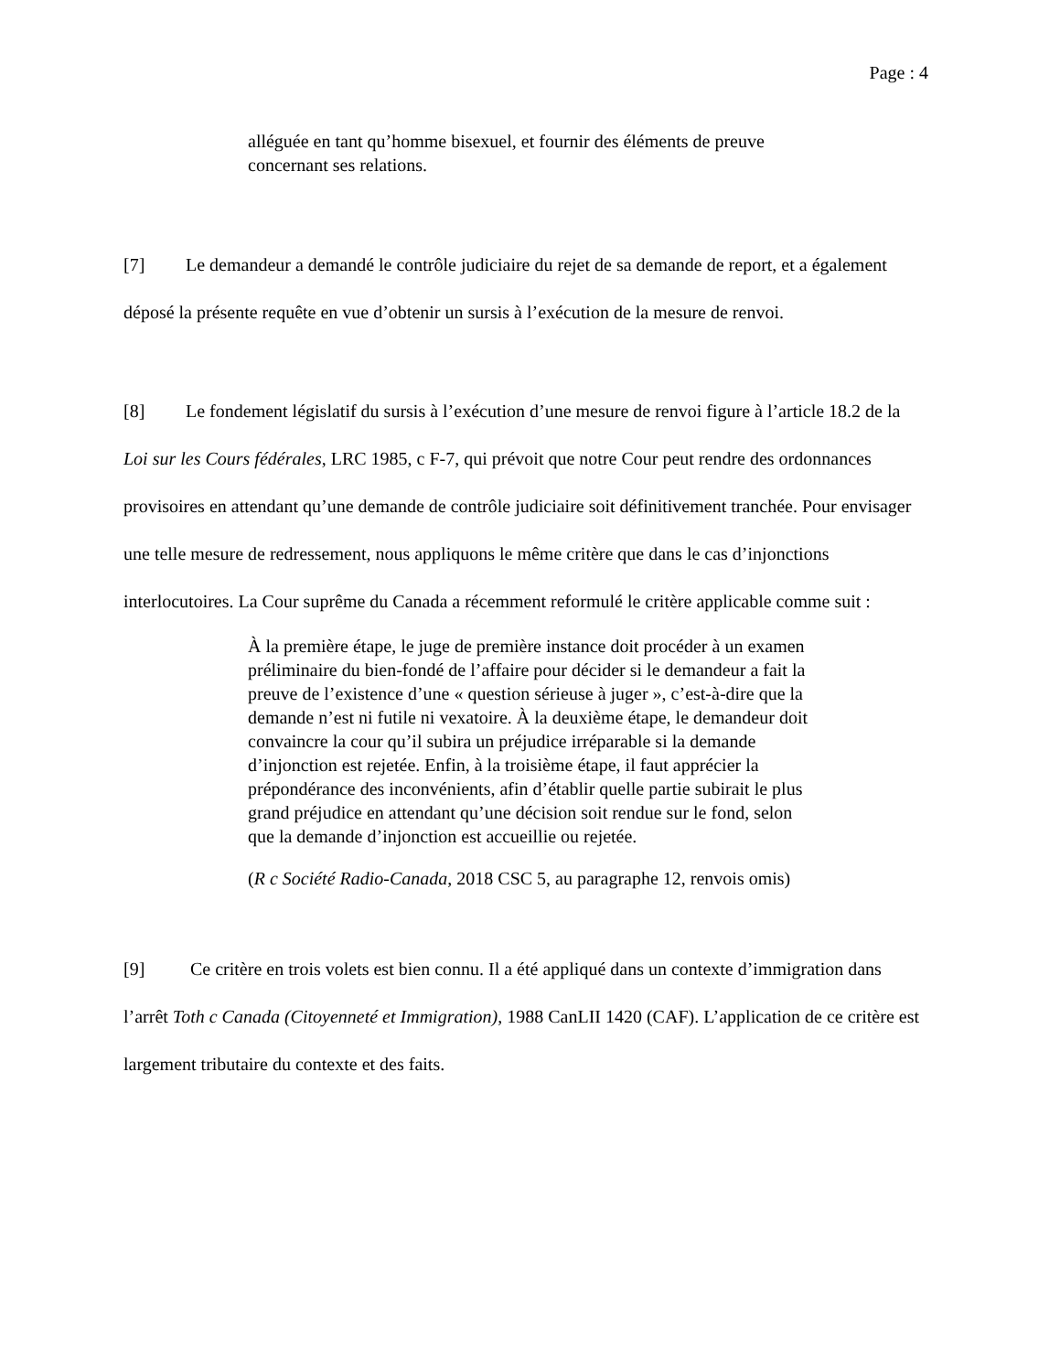Page : 4
alléguée en tant qu’homme bisexuel, et fournir des éléments de preuve concernant ses relations.
[7] Le demandeur a demandé le contrôle judiciaire du rejet de sa demande de report, et a également déposé la présente requête en vue d’obtenir un sursis à l’exécution de la mesure de renvoi.
[8] Le fondement législatif du sursis à l’exécution d’une mesure de renvoi figure à l’article 18.2 de la Loi sur les Cours fédérales, LRC 1985, c F-7, qui prévoit que notre Cour peut rendre des ordonnances provisoires en attendant qu’une demande de contrôle judiciaire soit définitivement tranchée. Pour envisager une telle mesure de redressement, nous appliquons le même critère que dans le cas d’injonctions interlocutoires. La Cour suprême du Canada a récemment reformulé le critère applicable comme suit :
À la première étape, le juge de première instance doit procéder à un examen préliminaire du bien-fondé de l’affaire pour décider si le demandeur a fait la preuve de l’existence d’une « question sérieuse à juger », c’est-à-dire que la demande n’est ni futile ni vexatoire. À la deuxième étape, le demandeur doit convaincre la cour qu’il subira un préjudice irréparable si la demande d’injonction est rejetée. Enfin, à la troisième étape, il faut apprécier la prépondérance des inconvénients, afin d’établir quelle partie subirait le plus grand préjudice en attendant qu’une décision soit rendue sur le fond, selon que la demande d’injonction est accueillie ou rejetée.
(R c Société Radio-Canada, 2018 CSC 5, au paragraphe 12, renvois omis)
[9] Ce critère en trois volets est bien connu. Il a été appliqué dans un contexte d’immigration dans l’arrêt Toth c Canada (Citoyenneté et Immigration), 1988 CanLII 1420 (CAF). L’application de ce critère est largement tributaire du contexte et des faits.